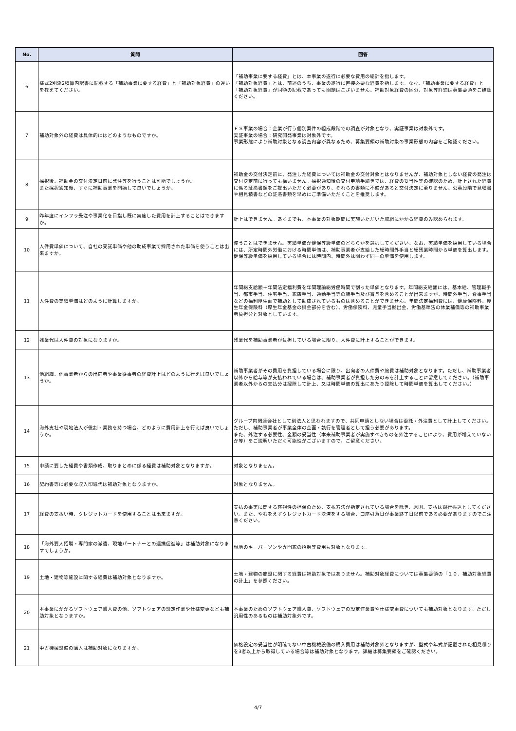| No. | 質問 | 回答 |
| --- | --- | --- |
| 6 | 様式2別添2積算内訳書に記載する「補助事業に要する経費」と「補助対象経費」の違いを教えてください。 | 「補助事業に要する経費」とは、本事業の遂行に必要な費用の総計を指します。 「補助対象経費」とは、前述のうち、事業の遂行に直接必要な経費を指します。なお、「補助事業に要する経費」と「補助対象経費」が同額の記載であっても問題はございません。補助対象経費の区分、対象等詳細は募集要領をご確認ください。 |
| 7 | 補助対象外の経費は具体的にはどのようなものですか。 | ＦＳ事業の場合：企業が行う個別案件の組成段階での調査が対象となり、実証事業は対象外です。 実証事業の場合：研究開発事業は対象外です。 事業形態により補助対象となる調査内容が異なるため、募集要領の補助対象の事業形態の内容をご確認ください。 |
| 8 | 採択後、補助金の交付決定日前に発注等を行うことは可能でしょうか。 また採択通知後、すぐに補助事業を開始して良いでしょうか。 | 補助金の交付決定前に、発注した経費については補助金の交付対象とはなりませんが、補助対象としない経費の発注は交付決定前に行っても構いません。採択通知後の交付申請手続きでは、経費の妥当性等の確認のため、計上された経費に係る証憑書類をご提出いただく必要があり、それらの書類に不備があると交付決定に至りません。公募段階で見積書や相見積書などの証憑書類を早めにご準備いただくことを推奨します。 |
| 9 | 昨年度にインフラ受注や事業化を目指し既に実施した費用を計上することはできますか。 | 計上はできません。あくまでも、本事業の対象期間に実施いただいた取組にかかる経費のみ認められます。 |
| 10 | 人件費単価について、自社の受託単価や他の助成事業で採用された単価を使うことは出来ますか。 | 使うことはできません。実績単価か健保等級単価のどちらかを選択してください。なお、実績単価を採用している場合には、所定時間外労働における時間単価は、補助事業者が支給した総時間外手当と総残業時間から単価を算出します。健保等級単価を採用している場合には時間内、時間外は問わず同一の単価を使用します。 |
| 11 | 人件費の実績単価はどのように計算しますか。 | 年間総支給額＋年間法定福利費を年間理論総労働時間で割った単価となります。年間総支給額には、基本給、管理職手当、都市手当、住宅手当、家族手当、通勤手当等の諸手当及び賞与を含めることが出来ますが、時間外手当、食事手当などの福利厚生面で補助として助成されているものは含めることができません。年間法定福利費には、健康保険料、厚生年金保険料（厚生年金基金の掛金部分を含む）、労働保険料、児童手当拠出金、労働基準法の休業補償等の補助事業者負担分と対象としています。 |
| 12 | 残業代は人件費の対象になりますか。 | 残業代を補助事業者が負担している場合に限り、人件費に計上することができます。 |
| 13 | 他組織、他事業者からの出向者や事業従事者の経費計上はどのように行えば良いでしょうか。 | 補助事業者がその費用を負担している場合に限り、出向者の人件費や旅費は補助対象となります。ただし、補助事業者以外から給与等が支払われている場合は、補助事業者が負担した分のみを計上することに留意してください。（補助事業者以外からの支払分は控除して計上、又は時間単価の算出にあたり控除して時間単価を算出してください。） |
| 14 | 海外支社や現地法人が役割・業務を持つ場合、どのように費用計上を行えば良いでしょうか。 | グループ内関連会社として別法人と思われますので、共同申請としない場合は委託・外注費として計上してください。ただし、補助事業者が事業全体の企画・執行を管理者として担う必要があります。 また、外注する必要性、金額の妥当性（本来補助事業者が実施すべきものを外注することにより、費用が増えていないか等）をご説明いただく可能性がございますので、ご留意ください。 |
| 15 | 申請に要した経費や書類作成、取りまとめに係る経費は補助対象となりますか。 | 対象となりません。 |
| 16 | 契約書等に必要な収入印紙代は補助対象となりますか。 | 対象となりません。 |
| 17 | 経費の支払い時、クレジットカードを使用することは出来ますか。 | 支払の事実に関する客観性の担保のため、支払方法が指定されている場合を除き、原則、支払は銀行振込としてください。また、やむをえずクレジットカード決済をする場合、口座引落日が事業終了日以前である必要がありますのでご注意ください。 |
| 18 | 「海外要人招聘・専門家の派遣、現地パートナーとの連携促進等」は補助対象になりますでしょうか。 | 現地のキーパーソンや専門家の招聘等費用も対象となります。 |
| 19 | 土地・建物等施設に関する経費は補助対象となりますか。 | 土地・建物の施設に関する経費は補助対象ではありません。補助対象経費については募集要領の「１０．補助対象経費の計上」を参照ください。 |
| 20 | 本事業にかかるソフトウェア購入費の他、ソフトウェアの設定作業や仕様変更なども補助対象となりますか。 | 本事業のためのソフトウェア購入費、ソフトウェアの設定作業費や仕様変更費についても補助対象となります。ただし汎用性のあるものは補助対象外です。 |
| 21 | 中古機械設備の購入は補助対象になりますか。 | 価格設定の妥当性が明確でない中古機械設備の購入費用は補助対象外となりますが、型式や年式が記載された相見積りを3者以上から取得している場合等は補助対象となります。詳細は募集要領をご確認ください。 |
4/7